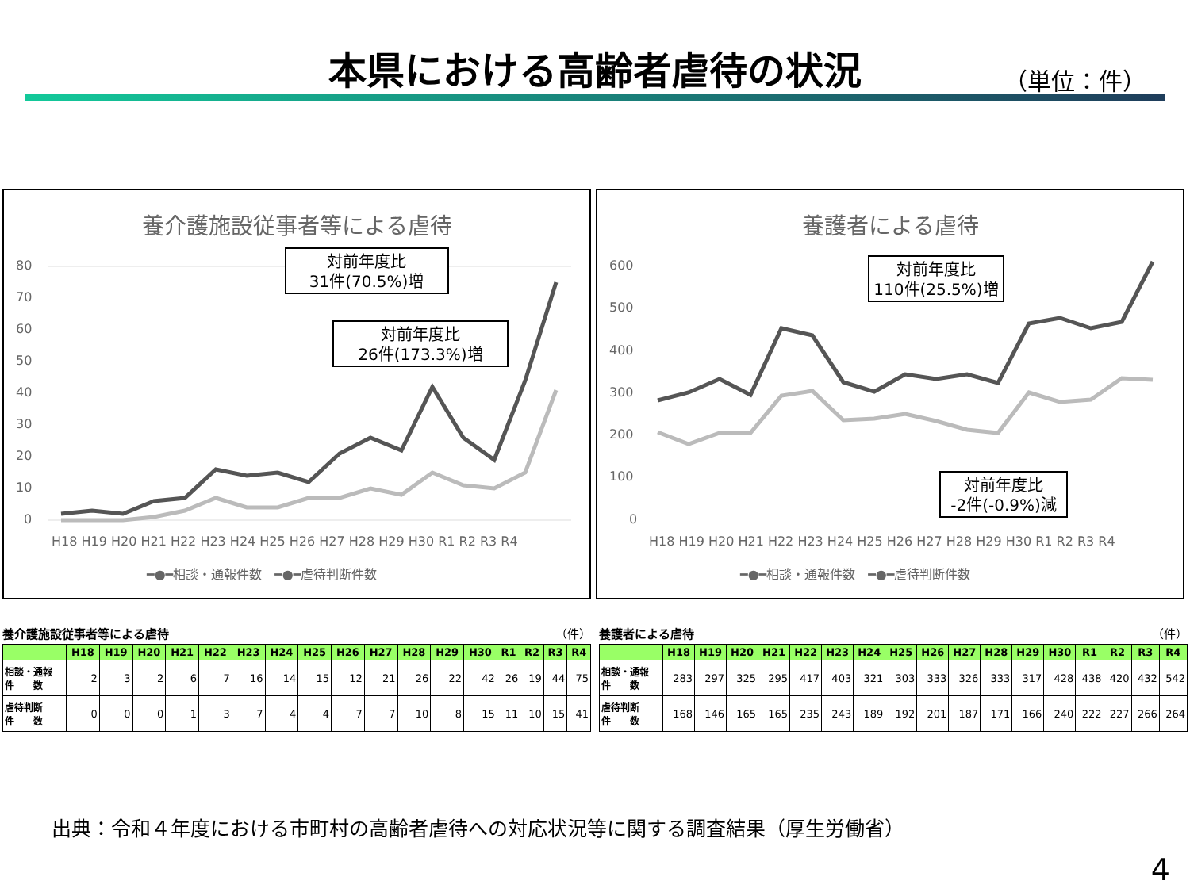本県における高齢者虐待の状況 （単位：件）
養介護施設従事者等による虐待
80
70
60
50
40
30
20
10
0
H18 H19 H20 H21 H22 H23 H24 H25 H26 H27 H28 H29 H30 R1 R2 R3 R4
━●━相談・通報件数　━●━虐待判断件数
対前年度比
31件(70.5%)増
対前年度比
26件(173.3%)増
養護者による虐待
600
500
400
300
200
100
0
H18 H19 H20 H21 H22 H23 H24 H25 H26 H27 H28 H29 H30 R1 R2 R3 R4
━●━相談・通報件数　━●━虐待判断件数
対前年度比
110件(25.5%)増
対前年度比
-2件(-0.9%)減
養介護施設従事者等による虐待 （件）
| | H18 | H19 | H20 | H21 | H22 | H23 | H24 | H25 | H26 | H27 | H28 | H29 | H30 | R1 | R2 | R3 | R4 |
| --- | --- | --- | --- | --- | --- | --- | --- | --- | --- | --- | --- | --- | --- | --- | --- | --- | --- |
| 相談・通報 件 数 | 2 | 3 | 2 | 6 | 7 | 16 | 14 | 15 | 12 | 21 | 26 | 22 | 42 | 26 | 19 | 44 | 75 |
| 虐待判断 件 数 | 0 | 0 | 0 | 1 | 3 | 7 | 4 | 4 | 7 | 7 | 10 | 8 | 15 | 11 | 10 | 15 | 41 |
養護者による虐待 （件）
| | H18 | H19 | H20 | H21 | H22 | H23 | H24 | H25 | H26 | H27 | H28 | H29 | H30 | R1 | R2 | R3 | R4 |
| --- | --- | --- | --- | --- | --- | --- | --- | --- | --- | --- | --- | --- | --- | --- | --- | --- | --- |
| 相談・通報 件 数 | 283 | 297 | 325 | 295 | 417 | 403 | 321 | 303 | 333 | 326 | 333 | 317 | 428 | 438 | 420 | 432 | 542 |
| 虐待判断 件 数 | 168 | 146 | 165 | 165 | 235 | 243 | 189 | 192 | 201 | 187 | 171 | 166 | 240 | 222 | 227 | 266 | 264 |
出典：令和４年度における市町村の高齢者虐待への対応状況等に関する調査結果（厚生労働省）
4